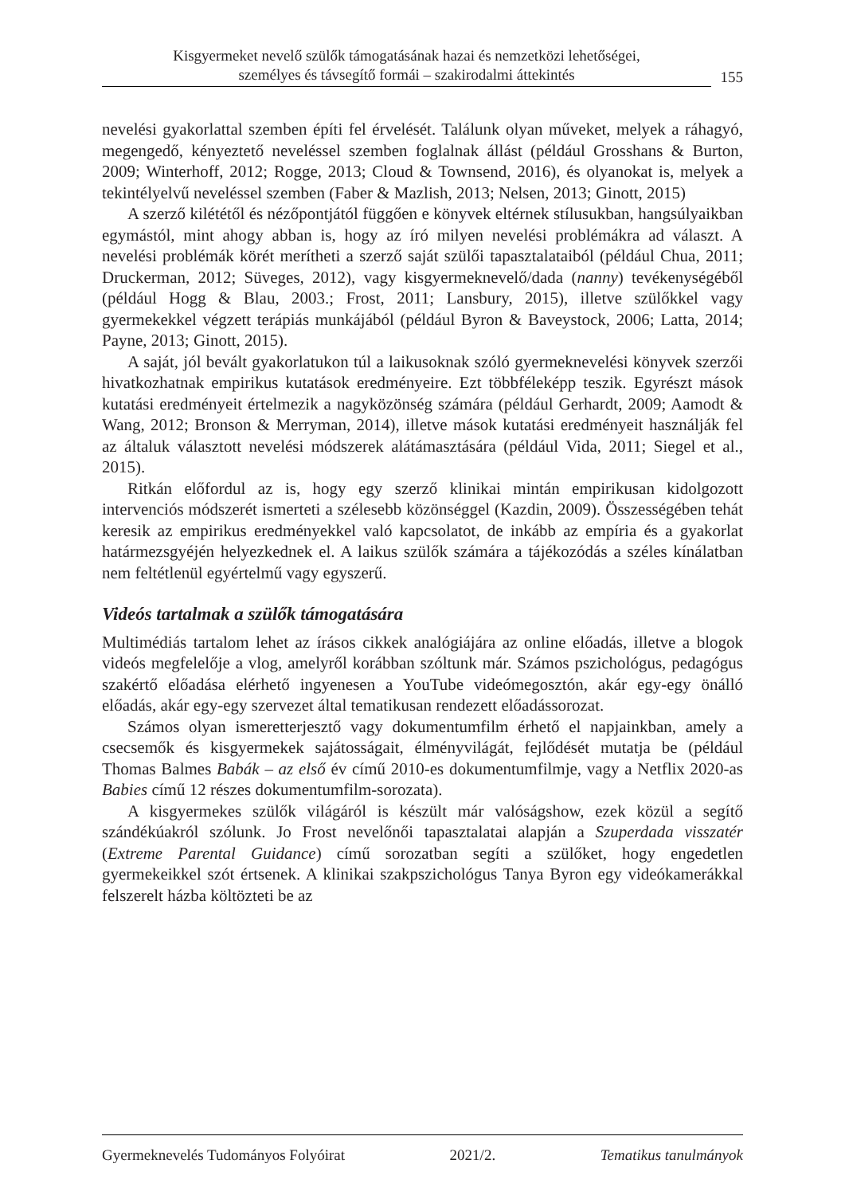Kisgyermeket nevelő szülők támogatásának hazai és nemzetközi lehetőségei,
személyes és távsegítő formái – szakirodalmi áttekintés
155
nevelési gyakorlattal szemben építi fel érvelését. Találunk olyan műveket, melyek a ráhagyó, megengedő, kényeztető neveléssel szemben foglalnak állást (például Grosshans & Burton, 2009; Winterhoff, 2012; Rogge, 2013; Cloud & Townsend, 2016), és olyanokat is, melyek a tekintélyelvű neveléssel szemben (Faber & Mazlish, 2013; Nelsen, 2013; Ginott, 2015)
A szerző kilététől és nézőpontjától függően e könyvek eltérnek stílusukban, hangsúlyaikban egymástól, mint ahogy abban is, hogy az író milyen nevelési problémákra ad választ. A nevelési problémák körét merítheti a szerző saját szülői tapasztalataiból (például Chua, 2011; Druckerman, 2012; Süveges, 2012), vagy kisgyermeknevelő/dada (nanny) tevékenységéből (például Hogg & Blau, 2003.; Frost, 2011; Lansbury, 2015), illetve szülőkkel vagy gyermekekkel végzett terápiás munkájából (például Byron & Baveystock, 2006; Latta, 2014; Payne, 2013; Ginott, 2015).
A saját, jól bevált gyakorlatukon túl a laikusoknak szóló gyermeknevelési könyvek szerzői hivatkozhatnak empirikus kutatások eredményeire. Ezt többféleképp teszik. Egyrészt mások kutatási eredményeit értelmezik a nagyközönség számára (például Gerhardt, 2009; Aamodt & Wang, 2012; Bronson & Merryman, 2014), illetve mások kutatási eredményeit használják fel az általuk választott nevelési módszerek alátámasztására (például Vida, 2011; Siegel et al., 2015).
Ritkán előfordul az is, hogy egy szerző klinikai mintán empirikusan kidolgozott intervenciós módszerét ismerteti a szélesebb közönséggel (Kazdin, 2009). Összességében tehát keresik az empirikus eredményekkel való kapcsolatot, de inkább az empíria és a gyakorlat határmezsgyéjén helyezkednek el. A laikus szülők számára a tájékozódás a széles kínálatban nem feltétlenül egyértelmű vagy egyszerű.
Videós tartalmak a szülők támogatására
Multimédiás tartalom lehet az írásos cikkek analógiájára az online előadás, illetve a blogok videós megfelelője a vlog, amelyről korábban szóltunk már. Számos pszichológus, pedagógus szakértő előadása elérhető ingyenesen a YouTube videómegosztón, akár egy-egy önálló előadás, akár egy-egy szervezet által tematikusan rendezett előadássorozat.
Számos olyan ismeretterjesztő vagy dokumentumfilm érhető el napjainkban, amely a csecsemők és kisgyermekek sajátosságait, élményvilágát, fejlődését mutatja be (például Thomas Balmes Babák – az első év című 2010-es dokumentumfilmje, vagy a Netflix 2020-as Babies című 12 részes dokumentumfilm-sorozata).
A kisgyermekes szülők világáról is készült már valóságshow, ezek közül a segítő szándékúakról szólunk. Jo Frost nevelőnői tapasztalatai alapján a Szuperdada visszatér (Extreme Parental Guidance) című sorozatban segíti a szülőket, hogy engedetlen gyermekeikkel szót értsenek. A klinikai szakpszichológus Tanya Byron egy videókamerákkal felszerelt házba költözteti be az
Gyermeknevelés Tudományos Folyóirat 2021/2. Tematikus tanulmányok